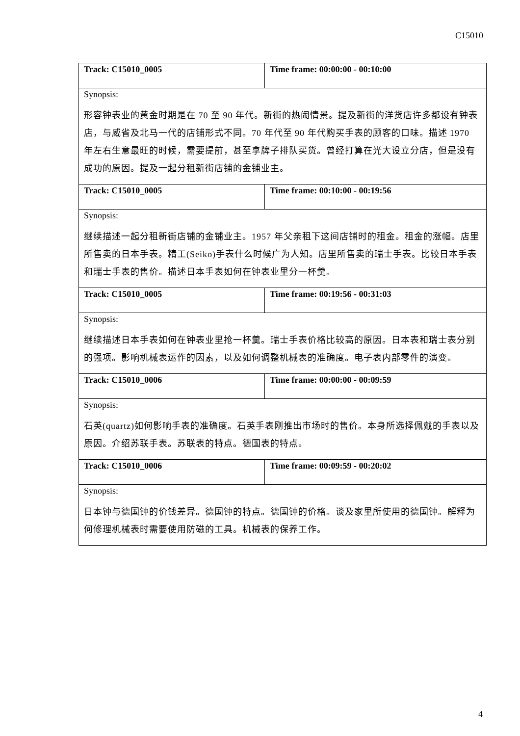C15010
| Track: C15010_0005 | Time frame: 00:00:00 - 00:10:00 |
| Synopsis: 形容钟表业的黄金时期是在 70 至 90 年代。新街的热闹情景。提及新街的洋货店许多都设有钟表店，与威省及北马一代的店铺形式不同。70 年代至 90 年代购买手表的顾客的口味。描述 1970 年左右生意最旺的时候，需要提前，甚至拿牌子排队买货。曾经打算在光大设立分店，但是没有成功的原因。提及一起分租新街店铺的金铺业主。 | |
| Track: C15010_0005 | Time frame: 00:10:00 - 00:19:56 |
| Synopsis: 继续描述一起分租新街店铺的金铺业主。1957 年父亲租下这间店铺时的租金。租金的涨幅。店里所售卖的日本手表。精工(Seiko)手表什么时候广为人知。店里所售卖的瑞士手表。比较日本手表和瑞士手表的售价。描述日本手表如何在钟表业里分一杯羹。 | |
| Track: C15010_0005 | Time frame: 00:19:56 - 00:31:03 |
| Synopsis: 继续描述日本手表如何在钟表业里抢一杯羹。瑞士手表价格比较高的原因。日本表和瑞士表分别的强项。影响机械表运作的因素，以及如何调整机械表的准确度。电子表内部零件的演变。 | |
| Track: C15010_0006 | Time frame: 00:00:00 - 00:09:59 |
| Synopsis: 石英(quartz)如何影响手表的准确度。石英手表刚推出市场时的售价。本身所选择佩戴的手表以及原因。介绍苏联手表。苏联表的特点。德国表的特点。 | |
| Track: C15010_0006 | Time frame: 00:09:59 - 00:20:02 |
| Synopsis: 日本钟与德国钟的价钱差异。德国钟的特点。德国钟的价格。谈及家里所使用的德国钟。解释为何修理机械表时需要使用防磁的工具。机械表的保养工作。 | |
4